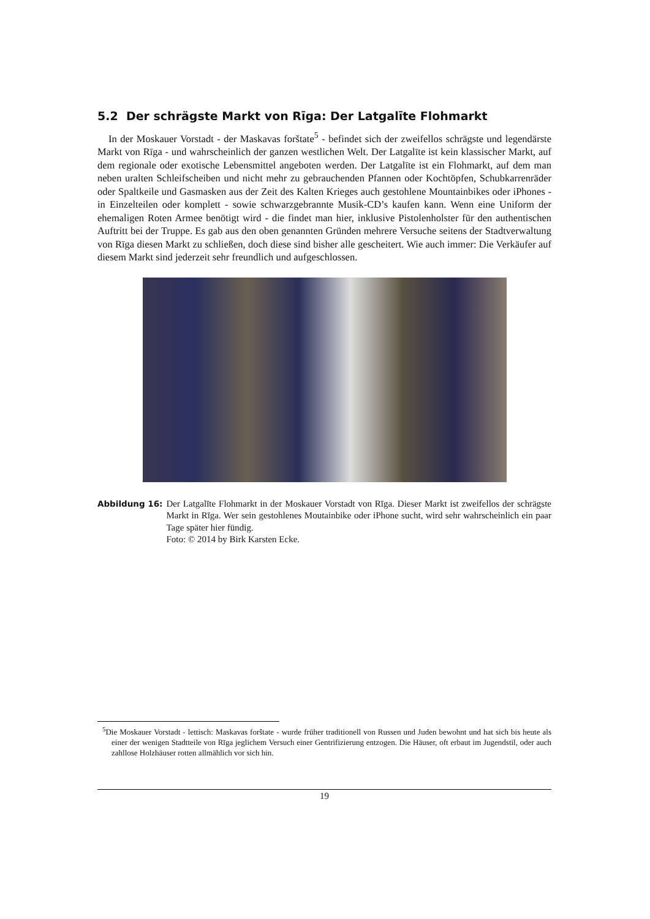5.2 Der schrägste Markt von Rīga: Der Latgalīte Flohmarkt
In der Moskauer Vorstadt - der Maskavas forštate<sup>5</sup> - befindet sich der zweifellos schrägste und legendärste Markt von Rīga - und wahrscheinlich der ganzen westlichen Welt. Der Latgalīte ist kein klassischer Markt, auf dem regionale oder exotische Lebensmittel angeboten werden. Der Latgalīte ist ein Flohmarkt, auf dem man neben uralten Schleifscheiben und nicht mehr zu gebrauchenden Pfannen oder Kochtöpfen, Schubkarrenräder oder Spaltkeile und Gasmasken aus der Zeit des Kalten Krieges auch gestohlene Mountainbikes oder iPhones - in Einzelteilen oder komplett - sowie schwarzgebrannte Musik-CD’s kaufen kann. Wenn eine Uniform der ehemaligen Roten Armee benötigt wird - die findet man hier, inklusive Pistolenholster für den authentischen Auftritt bei der Truppe. Es gab aus den oben genannten Gründen mehrere Versuche seitens der Stadtverwaltung von Rīga diesen Markt zu schließen, doch diese sind bisher alle gescheitert. Wie auch immer: Die Verkäufer auf diesem Markt sind jederzeit sehr freundlich und aufgeschlossen.
Abbildung 16: Der Latgalīte Flohmarkt in der Moskauer Vorstadt von Rīga. Dieser Markt ist zweifellos der schrägste Markt in Rīga. Wer sein gestohlenes Moutainbike oder iPhone sucht, wird sehr wahrscheinlich ein paar Tage später hier fündig.
Foto: © 2014 by Birk Karsten Ecke.
<sup>5</sup> Die Moskauer Vorstadt - lettisch: Maskavas forštate - wurde früher traditionell von Russen und Juden bewohnt und hat sich bis heute als einer der wenigen Stadtteile von Rīga jeglichem Versuch einer Gentrifizierung entzogen. Die Häuser, oft erbaut im Jugendstil, oder auch zahllose Holzhäuser rotten allmählich vor sich hin.
19